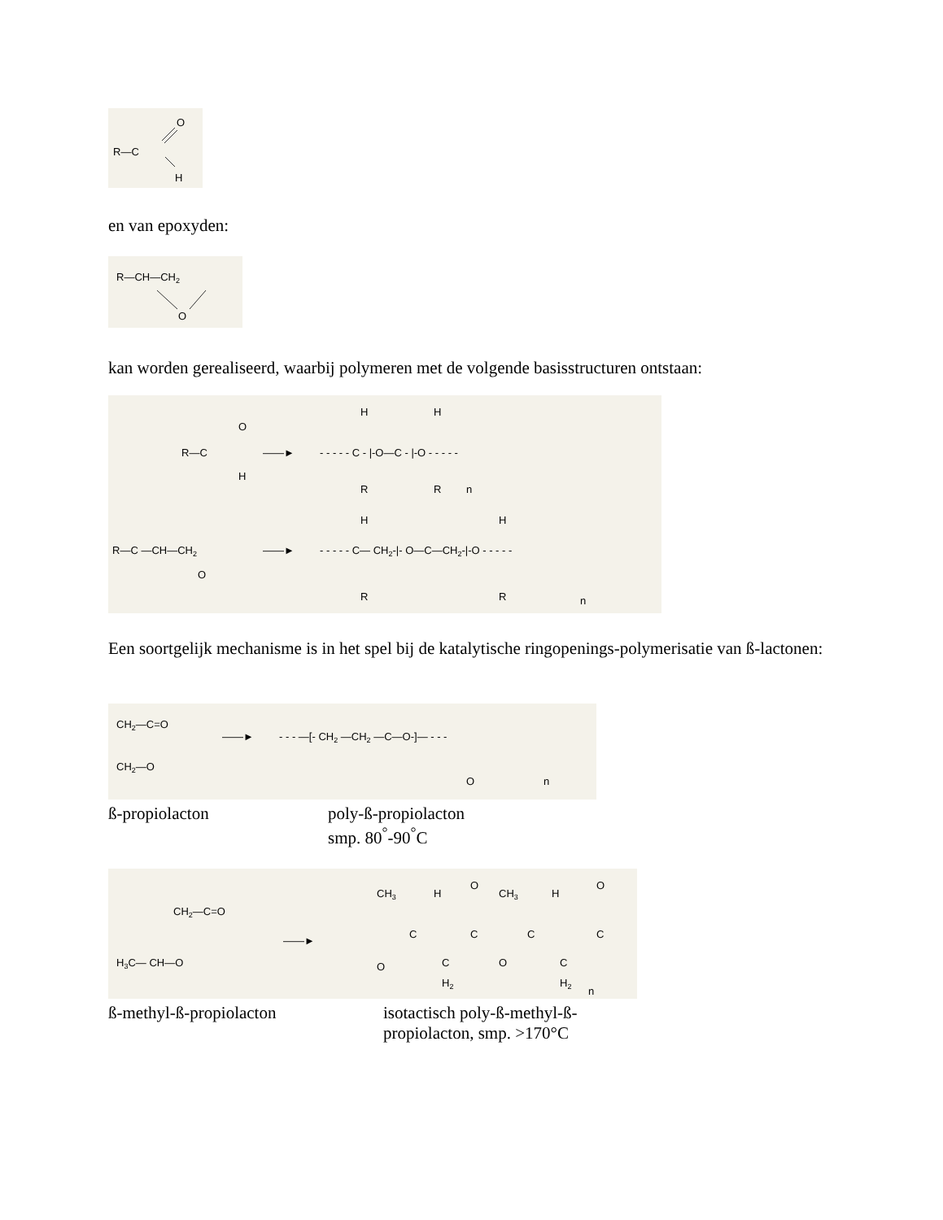R—C
O
H
en van epoxyden:
R—CH—CH2
O
kan worden gerealiseerd, waarbij polymeren met de volgende basisstructuren ontstaan:
R—C
O
H
——►
- - - - - C - |-O—C - |-O - - - - -
H
H
R
R
n
R—C —CH—CH2
O
——►
- - - - - C— CH2-|- O—C—CH2-|-O - - - - -
H
H
R
R
n
Een soortgelijk mechanisme is in het spel bij de katalytische ringopenings-polymerisatie van ß-lactonen:
CH2—C=O
CH2—O
——►
- - - —[- CH2 —CH2 —C—O-]— - - -
O
n
ß-propiolacton poly-ß-propiolacton
smp. 80<sup>°</sup>-90<sup>°</sup>C
CH2—C=O
H3C— CH—O
——►
CH3
H
C
O
C
H2
O
C
O
CH3
H
C
C
H2
n
O
C
ß-methyl-ß-propiolacton isotactisch poly-ß-methyl-ß-
propiolacton, smp. >170°C